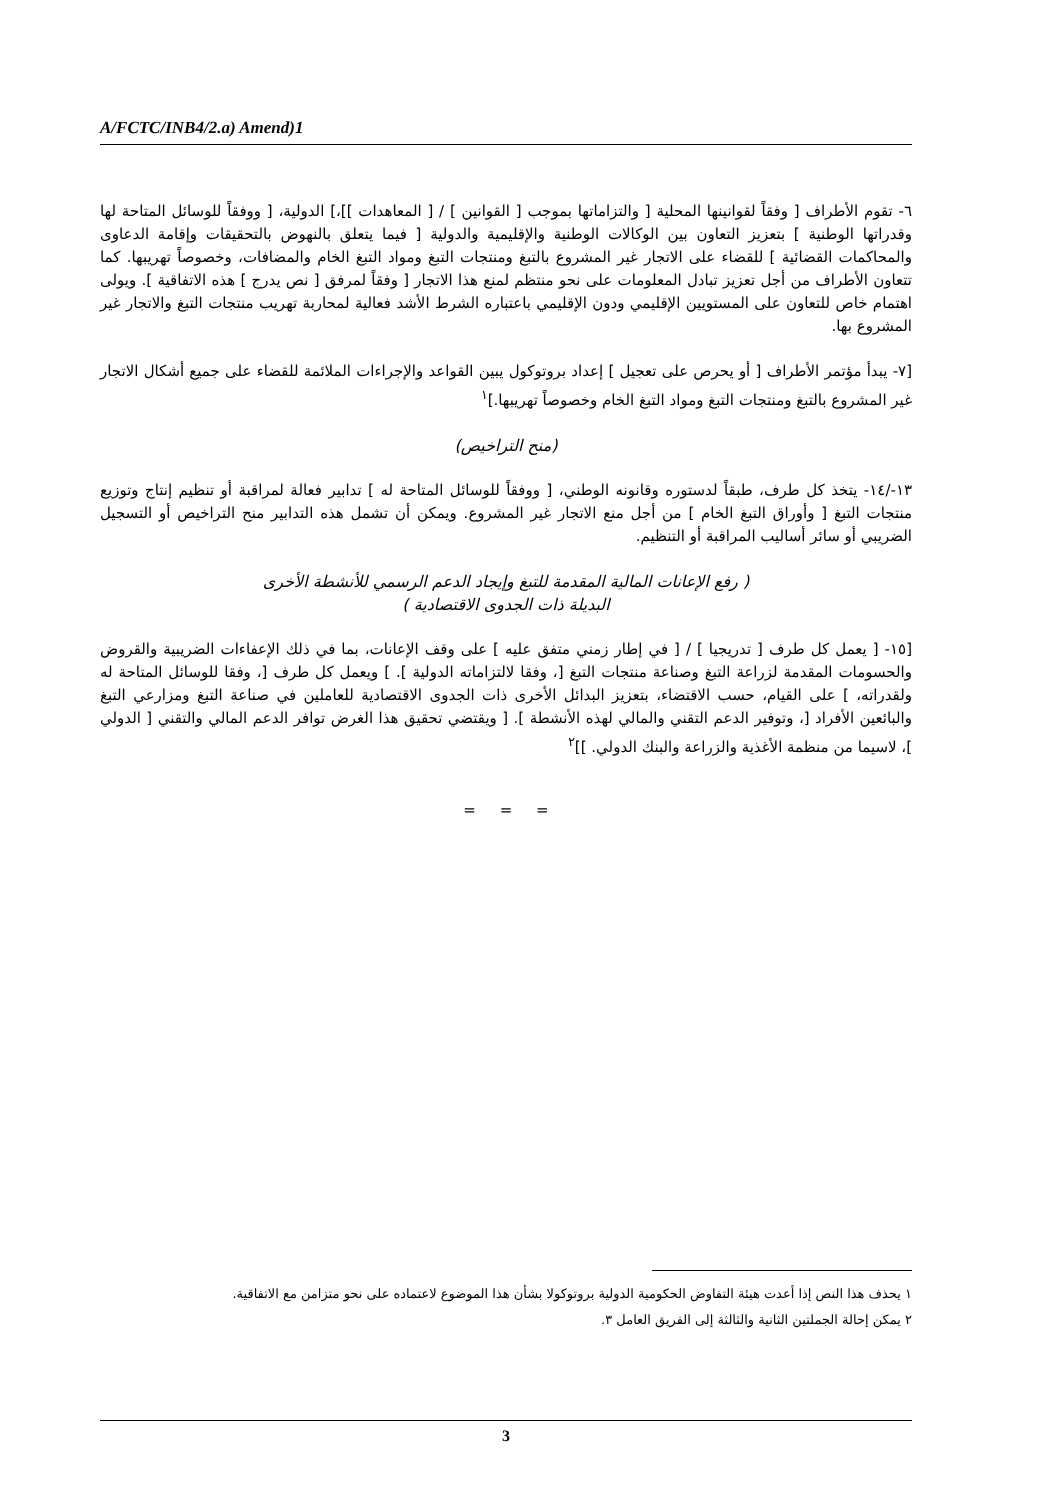A/FCTC/INB4/2.a) Amend)1
٦- تقوم الأطراف [ وفقاً لقوانينها المحلية [ والتزاماتها بموجب [ القوانين ] / [ المعاهدات ]]،] الدولية، [ ووفقاً للوسائل المتاحة لها وقدراتها الوطنية ] بتعزيز التعاون بين الوكالات الوطنية والإقليمية والدولية [ فيما يتعلق بالنهوض بالتحقيقات وإقامة الدعاوى والمحاكمات القضائية ] للقضاء على الاتجار غير المشروع بالتبغ ومنتجات التبغ ومواد التبغ الخام والمضافات، وخصوصاً تهريبها. كما تتعاون الأطراف من أجل تعزيز تبادل المعلومات على نحو منتظم لمنع هذا الاتجار [ وفقاً لمرفق [ نص يدرج ] هذه الاتفاقية ]. ويولى اهتمام خاص للتعاون على المستويين الإقليمي ودون الإقليمي باعتباره الشرط الأشد فعالية لمحاربة تهريب منتجات التبغ والاتجار غير المشروع بها.
[٧- يبدأ مؤتمر الأطراف [ أو يحرص على تعجيل ] إعداد بروتوكول يبين القواعد والإجراءات الملائمة للقضاء على جميع أشكال الاتجار غير المشروع بالتبغ ومنتجات التبغ ومواد التبغ الخام وخصوصاً تهريبها.]<sup>١</sup>
(منح التراخيص)
١٣-/١٤- يتخذ كل طرف، طبقاً لدستوره وقانونه الوطني، [ ووفقاً للوسائل المتاحة له ] تدابير فعالة لمراقبة أو تنظيم إنتاج وتوزيع منتجات التبغ [ وأوراق التبغ الخام ] من أجل منع الاتجار غير المشروع. ويمكن أن تشمل هذه التدابير منح التراخيص أو التسجيل الضريبي أو سائر أساليب المراقبة أو التنظيم.
( رفع الإعانات المالية المقدمة للتبغ وإيجاد الدعم الرسمي للأنشطة الأخرى
البديلة ذات الجدوى الاقتصادية )
[١٥- [ يعمل كل طرف [ تدريجيا ] / [ في إطار زمني متفق عليه ] على وقف الإعانات، بما في ذلك الإعفاءات الضريبية والقروض والحسومات المقدمة لزراعة التبغ وصناعة منتجات التبغ [، وفقا لالتزاماته الدولية ]. ] ويعمل كل طرف [، وفقا للوسائل المتاحة له ولقدراته، ] على القيام، حسب الاقتضاء، بتعزيز البدائل الأخرى ذات الجدوى الاقتصادية للعاملين في صناعة التبغ ومزارعي التبغ والبائعين الأفراد [، وتوفير الدعم التقني والمالي لهذه الأنشطة ]. [ ويقتضي تحقيق هذا الغرض توافر الدعم المالي والتقني [ الدولي ]، لاسيما من منظمة الأغذية والزراعة والبنك الدولي. ]]<sup>٢</sup>
= = =
١ يحذف هذا النص إذا أعدت هيئة التفاوض الحكومية الدولية بروتوكولا بشأن هذا الموضوع لاعتماده على نحو متزامن مع الاتفاقية.
٢ يمكن إحالة الجملتين الثانية والثالثة إلى الفريق العامل ٣.
3